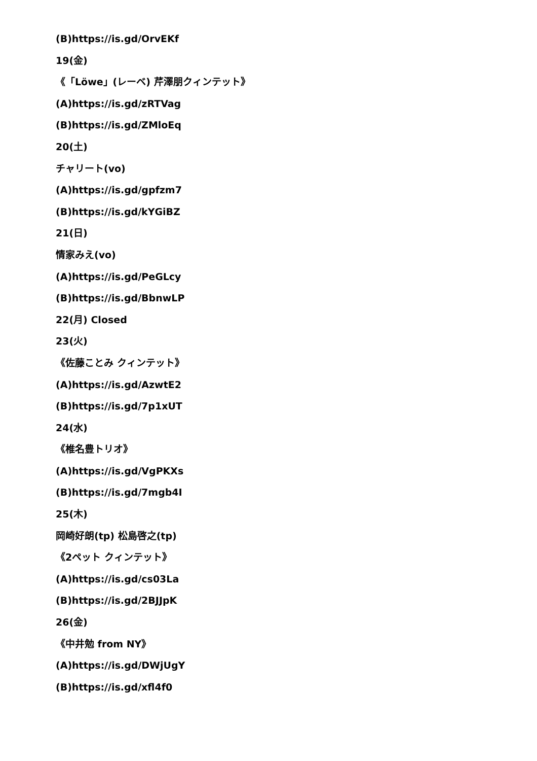(B)https://is.gd/OrvEKf
19(金)
《「Löwe」(レーベ) 芹澤朋クィンテット》
(A)https://is.gd/zRTVag
(B)https://is.gd/ZMloEq
20(土)
チャリート(vo)
(A)https://is.gd/gpfzm7
(B)https://is.gd/kYGiBZ
21(日)
情家みえ(vo)
(A)https://is.gd/PeGLcy
(B)https://is.gd/BbnwLP
22(月) Closed
23(火)
《佐藤ことみ クィンテット》
(A)https://is.gd/AzwtE2
(B)https://is.gd/7p1xUT
24(水)
《椎名豊トリオ》
(A)https://is.gd/VgPKXs
(B)https://is.gd/7mgb4I
25(木)
岡崎好朗(tp) 松島啓之(tp)
《2ペット クィンテット》
(A)https://is.gd/cs03La
(B)https://is.gd/2BJJpK
26(金)
《中井勉 from NY》
(A)https://is.gd/DWjUgY
(B)https://is.gd/xfl4f0